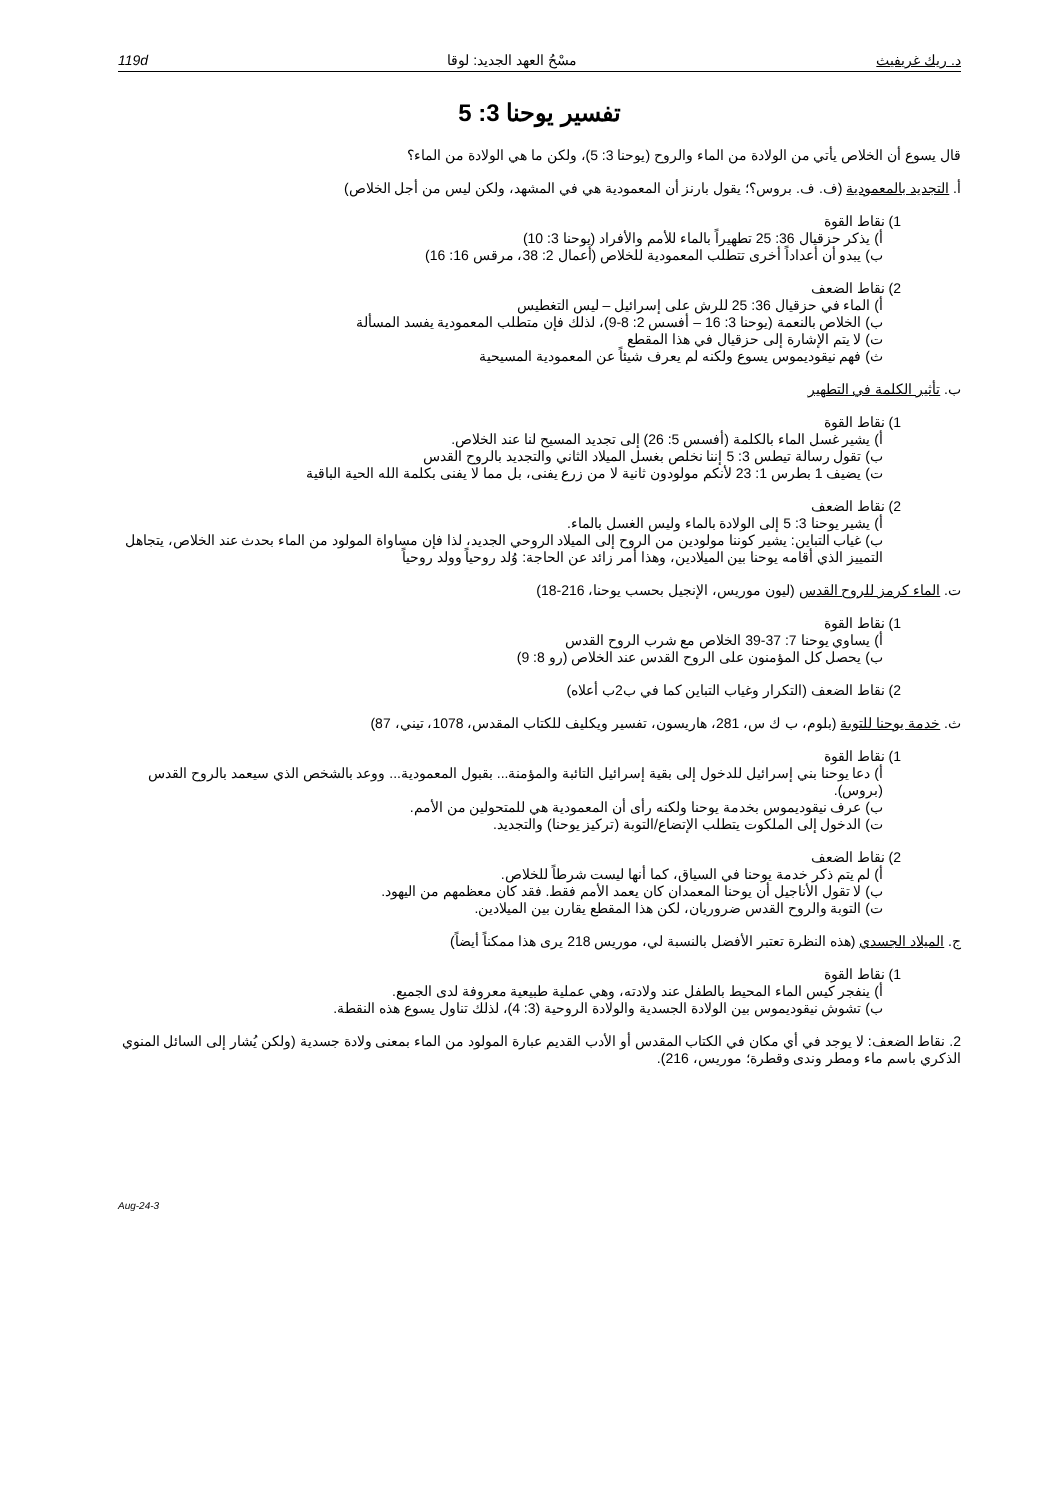د. ريك غريفيث مسْحُ العهد الجديد: لوقا 119d
تفسير يوحنا 3: 5
قال يسوع أن الخلاص يأتي من الولادة من الماء والروح (يوحنا 3: 5)، ولكن ما هي الولادة من الماء؟
أ. التجديد بالمعمودية (ف. ف. بروس؟؛ يقول بارنز أن المعمودية هي في المشهد، ولكن ليس من أجل الخلاص)
1) نقاط القوة
أ) يذكر حزقيال 36: 25 تطهيراً بالماء للأمم والأفراد (يوحنا 3: 10)
ب) يبدو أن أعداداً أخرى تتطلب المعمودية للخلاص (أعمال 2: 38، مرقس 16: 16)
2) نقاط الضعف
أ) الماء في حزقيال 36: 25 للرش على إسرائيل – ليس التغطيس
ب) الخلاص بالنعمة (يوحنا 3: 16 – أفسس 2: 8-9)، لذلك فإن متطلب المعمودية يفسد المسألة
ت) لا يتم الإشارة إلى حزقيال في هذا المقطع
ث) فهم نيقوديموس يسوع ولكنه لم يعرف شيئاً عن المعمودية المسيحية
ب. تأثير الكلمة في التطهير
1) نقاط القوة
أ) يشير غسل الماء بالكلمة (أفسس 5: 26) إلى تجديد المسيح لنا عند الخلاص.
ب) تقول رسالة تيطس 3: 5 إننا نخلص بغسل الميلاد الثاني والتجديد بالروح القدس
ت) يضيف 1 بطرس 1: 23 لأنكم مولودون ثانية لا من زرع يفنى، بل مما لا يفنى بكلمة الله الحية الباقية
2) نقاط الضعف
أ) يشير يوحنا 3: 5 إلى الولادة بالماء وليس الغسل بالماء.
ب) غياب التباين: يشير كوننا مولودين من الروح إلى الميلاد الروحي الجديد، لذا فإن مساواة المولود من الماء بحدث عند الخلاص، يتجاهل التمييز الذي أقامه يوحنا بين الميلادين، وهذا أمر زائد عن الحاجة: وُلد روحياً وولد روحياً
ت. الماء كرمز للروح القدس (ليون موريس، الإنجيل بحسب يوحنا، 216-18)
1) نقاط القوة
أ) يساوي يوحنا 7: 37-39 الخلاص مع شرب الروح القدس
ب) يحصل كل المؤمنون على الروح القدس عند الخلاص (رو 8: 9)
2) نقاط الضعف (التكرار وغياب التباين كما في ب2ب أعلاه)
ث. خدمة يوحنا للتوبة (بلوم، ب ك س، 281، هاريسون، تفسير ويكليف للكتاب المقدس، 1078، تيني، 87)
1) نقاط القوة
أ) دعا يوحنا بني إسرائيل للدخول إلى بقية إسرائيل التائبة والمؤمنة... بقبول المعمودية... ووعد بالشخص الذي سيعمد بالروح القدس (بروس).
ب) عرف نيقوديموس بخدمة يوحنا ولكنه رأى أن المعمودية هي للمتحولين من الأمم.
ت) الدخول إلى الملكوت يتطلب الإتضاع/التوبة (تركيز يوحنا) والتجديد.
2) نقاط الضعف
أ) لم يتم ذكر خدمة يوحنا في السياق، كما أنها ليست شرطاً للخلاص.
ب) لا تقول الأناجيل أن يوحنا المعمدان كان يعمد الأمم فقط. فقد كان معظمهم من اليهود.
ت) التوبة والروح القدس ضروريان، لكن هذا المقطع يقارن بين الميلادين.
ج. الميلاد الجسدي (هذه النظرة تعتبر الأفضل بالنسبة لي، موريس 218 يرى هذا ممكناً أيضاً)
1) نقاط القوة
أ) ينفجر كيس الماء المحيط بالطفل عند ولادته، وهي عملية طبيعية معروفة لدى الجميع.
ب) تشوش نيقوديموس بين الولادة الجسدية والولادة الروحية (3: 4)، لذلك تناول يسوع هذه النقطة.
2. نقاط الضعف: لا يوجد في أي مكان في الكتاب المقدس أو الأدب القديم عبارة المولود من الماء بمعنى ولادة جسدية (ولكن يُشار إلى السائل المنوي الذكري باسم ماء ومطر وندى وقطرة؛ موريس، 216).
3-Aug-24